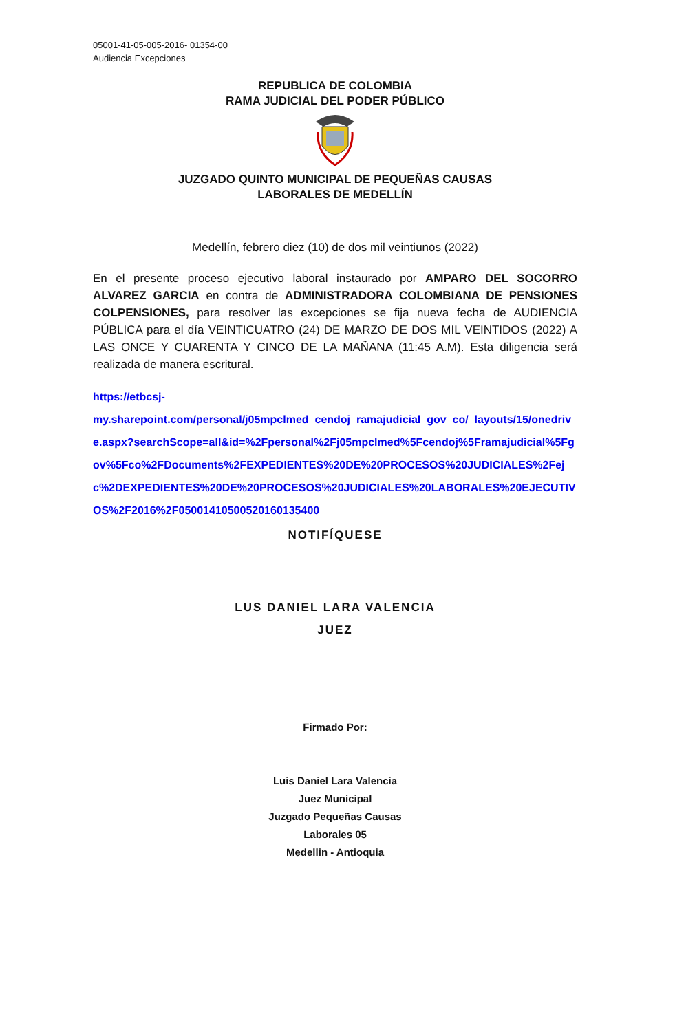05001-41-05-005-2016- 01354-00
Audiencia Excepciones
REPUBLICA DE COLOMBIA
RAMA JUDICIAL DEL PODER PÚBLICO
JUZGADO QUINTO MUNICIPAL DE PEQUEÑAS CAUSAS
LABORALES DE MEDELLÍN
Medellín, febrero diez (10) de dos mil veintiunos (2022)
En el presente proceso ejecutivo laboral instaurado por AMPARO DEL SOCORRO ALVAREZ GARCIA en contra de ADMINISTRADORA COLOMBIANA DE PENSIONES COLPENSIONES, para resolver las excepciones se fija nueva fecha de AUDIENCIA PÚBLICA para el día VEINTICUATRO (24) DE MARZO DE DOS MIL VEINTIDOS (2022) A LAS ONCE Y CUARENTA Y CINCO DE LA MAÑANA (11:45 A.M). Esta diligencia será realizada de manera escritural.
https://etbcsj-
my.sharepoint.com/personal/j05mpclmed_cendoj_ramajudicial_gov_co/_layouts/15/onedrive.aspx?searchScope=all&id=%2Fpersonal%2Fj05mpclmed%5Fcendoj%5Framajudicial%5Fgov%5Fco%2FDocuments%2FEXPEDIENTES%20DE%20PROCESOS%20JUDICIALES%2Fejc%2DEXPEDIENTES%20DE%20PROCESOS%20JUDICIALES%20LABORALES%20EJECUTIVOS%2F2016%2F05001410500520160135400
NOTIFÍQUESE
LUS DANIEL LARA VALENCIA
JUEZ
Firmado Por:
Luis Daniel Lara Valencia
Juez Municipal
Juzgado Pequeñas Causas
Laborales 05
Medellin - Antioquia